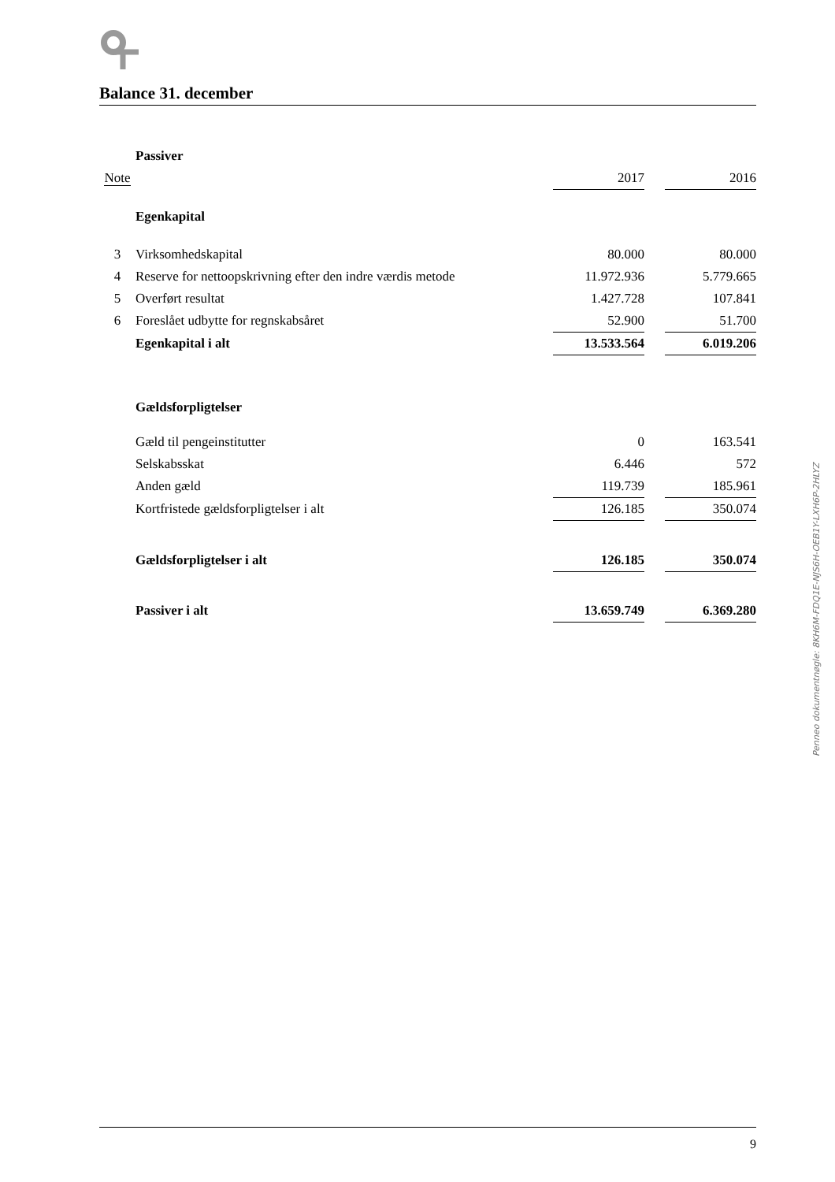Balance 31. december
| | Passiver | | | |
| Note | | 2017 | | 2016 |
| | Egenkapital | | | |
| 3 | Virksomhedskapital | 80.000 | | 80.000 |
| 4 | Reserve for nettoopskrivning efter den indre værdis metode | 11.972.936 | | 5.779.665 |
| 5 | Overført resultat | 1.427.728 | | 107.841 |
| 6 | Foreslået udbytte for regnskabsåret | 52.900 | | 51.700 |
| | Egenkapital i alt | 13.533.564 | | 6.019.206 |
| | Gældsforpligtelser | | | |
| | Gæld til pengeinstitutter | 0 | | 163.541 |
| | Selskabsskat | 6.446 | | 572 |
| | Anden gæld | 119.739 | | 185.961 |
| | Kortfristede gældsforpligtelser i alt | 126.185 | | 350.074 |
| | Gældsforpligtelser i alt | 126.185 | | 350.074 |
| | Passiver i alt | 13.659.749 | | 6.369.280 |
Penneo dokumentnøgle: 8KH6M-FDQ1E-NJS6H-OEB1Y-LXH6P-2HLYZ
9